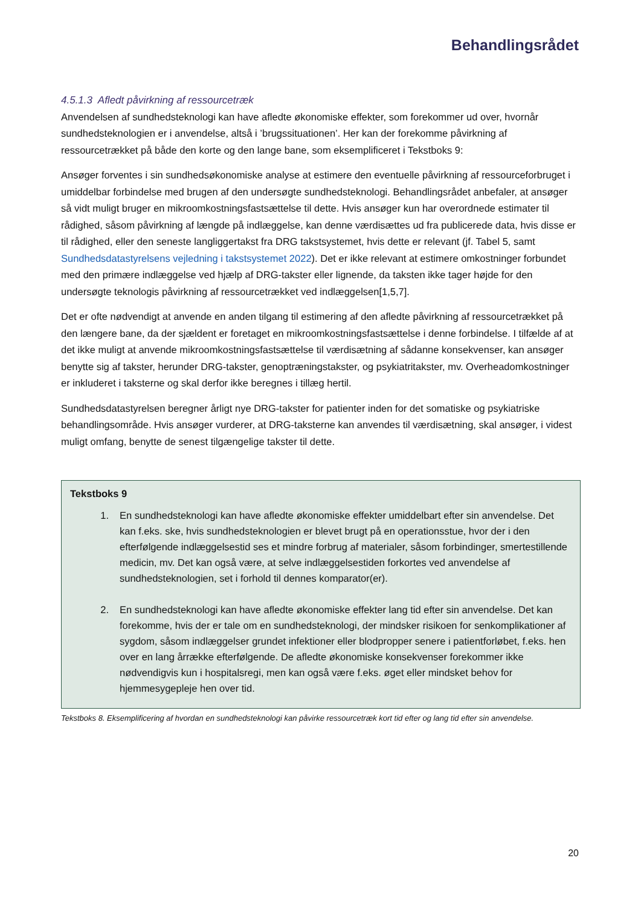Behandlingsrådet
4.5.1.3 Afledt påvirkning af ressourcetræk
Anvendelsen af sundhedsteknologi kan have afledte økonomiske effekter, som forekommer ud over, hvornår sundhedsteknologien er i anvendelse, altså i ’brugssituationen’. Her kan der forekomme påvirkning af ressourcetrækket på både den korte og den lange bane, som eksemplificeret i Tekstboks 9:
Ansøger forventes i sin sundhedsøkonomiske analyse at estimere den eventuelle påvirkning af ressourceforbruget i umiddelbar forbindelse med brugen af den undersøgte sundhedsteknologi. Behandlingsrådet anbefaler, at ansøger så vidt muligt bruger en mikroomkostningsfastsættelse til dette. Hvis ansøger kun har overordnede estimater til rådighed, såsom påvirkning af længde på indlæggelse, kan denne værdisættes ud fra publicerede data, hvis disse er til rådighed, eller den seneste langliggertakst fra DRG takstsystemet, hvis dette er relevant (jf. Tabel 5, samt Sundhedsdatastyrelsens vejledning i takstsystemet 2022). Det er ikke relevant at estimere omkostninger forbundet med den primære indlæggelse ved hjælp af DRG-takster eller lignende, da taksten ikke tager højde for den undersøgte teknologis påvirkning af ressourcetrækket ved indlæggelsen[1,5,7].
Det er ofte nødvendigt at anvende en anden tilgang til estimering af den afledte påvirkning af ressourcetrækket på den længere bane, da der sjældent er foretaget en mikroomkostningsfastsættelse i denne forbindelse. I tilfælde af at det ikke muligt at anvende mikroomkostningsfastsættelse til værdisætning af sådanne konsekvenser, kan ansøger benytte sig af takster, herunder DRG-takster, genoptræningstakster, og psykiatritakster, mv. Overheadomkostninger er inkluderet i taksterne og skal derfor ikke beregnes i tillæg hertil.
Sundhedsdatastyrelsen beregner årligt nye DRG-takster for patienter inden for det somatiske og psykiatriske behandlingsområde. Hvis ansøger vurderer, at DRG-taksterne kan anvendes til værdisætning, skal ansøger, i videst muligt omfang, benytte de senest tilgængelige takster til dette.
Tekstboks 9
1. En sundhedsteknologi kan have afledte økonomiske effekter umiddelbart efter sin anvendelse. Det kan f.eks. ske, hvis sundhedsteknologien er blevet brugt på en operationsstue, hvor der i den efterfølgende indlæggelsestid ses et mindre forbrug af materialer, såsom forbindinger, smertestillende medicin, mv. Det kan også være, at selve indlæggelsestiden forkortes ved anvendelse af sundhedsteknologien, set i forhold til dennes komparator(er).
2. En sundhedsteknologi kan have afledte økonomiske effekter lang tid efter sin anvendelse. Det kan forekomme, hvis der er tale om en sundhedsteknologi, der mindsker risikoen for senkomplikationer af sygdom, såsom indlæggelser grundet infektioner eller blodpropper senere i patientforløbet, f.eks. hen over en lang årrække efterfølgende. De afledte økonomiske konsekvenser forekommer ikke nødvendigvis kun i hospitalsregi, men kan også være f.eks. øget eller mindsket behov for hjemmesygepleje hen over tid.
Tekstboks 8. Eksemplificering af hvordan en sundhedsteknologi kan påvirke ressourcetræk kort tid efter og lang tid efter sin anvendelse.
20